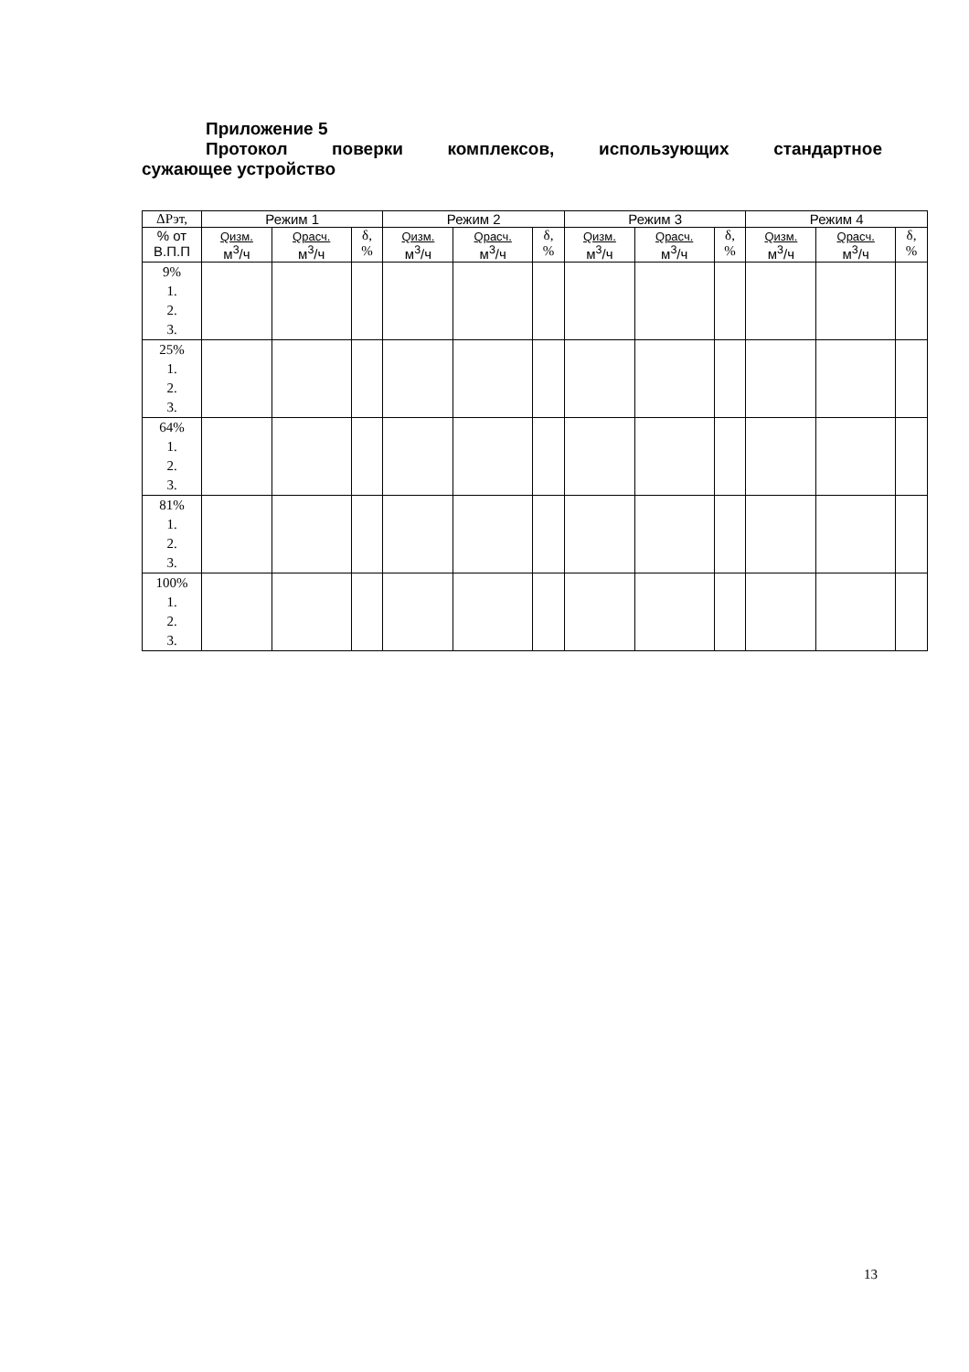Приложение 5
Протокол поверки комплексов, использующих стандартное
сужающее устройство
| ΔРэт, | Режим 1 | | | Режим 2 | | | Режим 3 | | | Режим 4 | | |
| --- | --- | --- | --- | --- | --- | --- | --- | --- | --- | --- | --- | --- |
| % от В.П.П | Qизм. м<sup>3</sup>/ч | Qрасч. м<sup>3</sup>/ч | δ, % | Qизм. м<sup>3</sup>/ч | Qрасч. м<sup>3</sup>/ч | δ, % | Qизм. м<sup>3</sup>/ч | Qрасч. м<sup>3</sup>/ч | δ, % | Qизм. м<sup>3</sup>/ч | Qрасч. м<sup>3</sup>/ч | δ, % |
| 9% 1. 2. 3. | | | | | | | | | | | | |
| 25% 1. 2. 3. | | | | | | | | | | | | |
| 64% 1. 2. 3. | | | | | | | | | | | | |
| 81% 1. 2. 3. | | | | | | | | | | | | |
| 100% 1. 2. 3. | | | | | | | | | | | | |
13